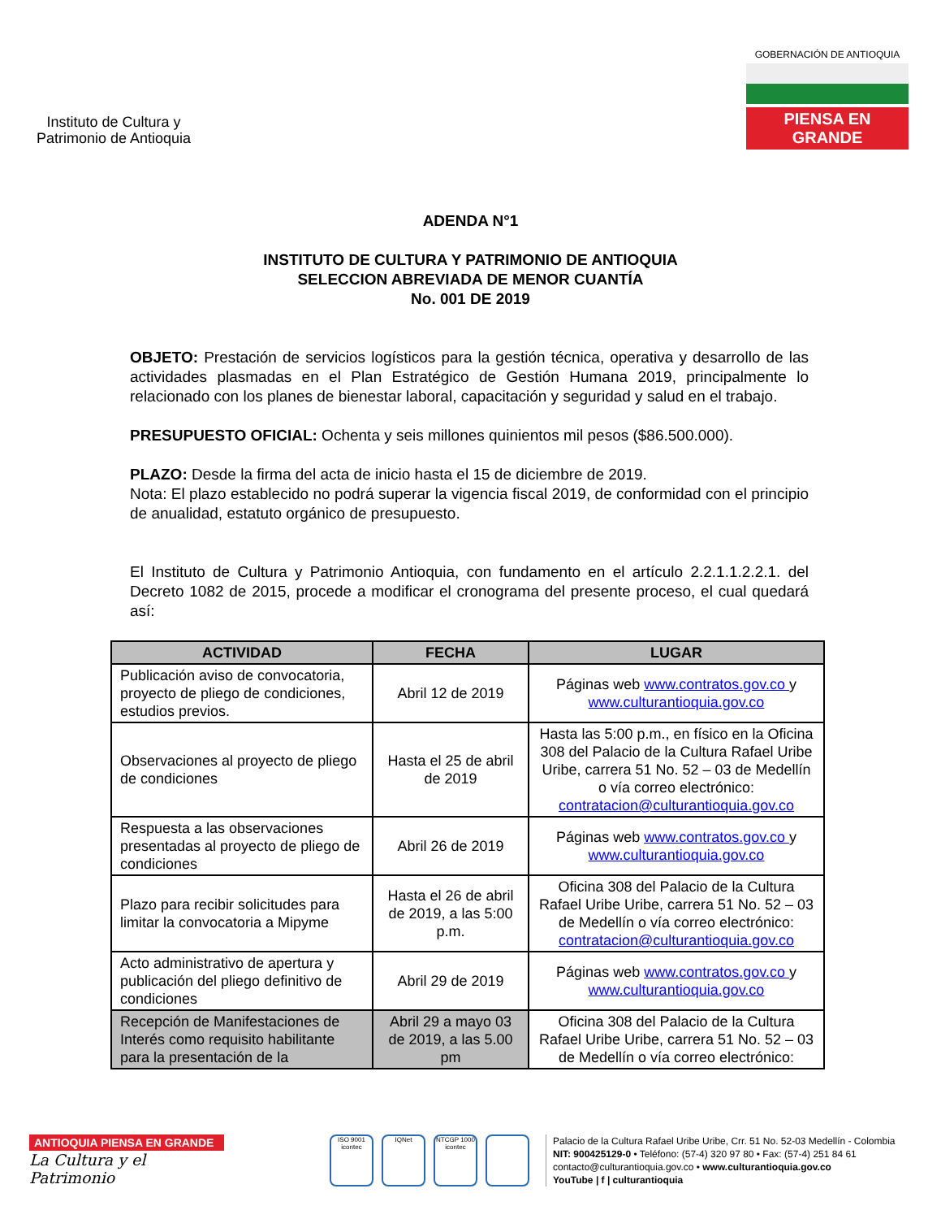Instituto de Cultura y
Patrimonio de Antioquia
GOBERNACIÓN DE ANTIOQUIA
PIENSA EN GRANDE
ADENDA N°1
INSTITUTO DE CULTURA Y PATRIMONIO DE ANTIOQUIA
SELECCION ABREVIADA DE MENOR CUANTÍA
No. 001 DE 2019
OBJETO: Prestación de servicios logísticos para la gestión técnica, operativa y desarrollo de las actividades plasmadas en el Plan Estratégico de Gestión Humana 2019, principalmente lo relacionado con los planes de bienestar laboral, capacitación y seguridad y salud en el trabajo.
PRESUPUESTO OFICIAL: Ochenta y seis millones quinientos mil pesos ($86.500.000).
PLAZO: Desde la firma del acta de inicio hasta el 15 de diciembre de 2019.
Nota: El plazo establecido no podrá superar la vigencia fiscal 2019, de conformidad con el principio de anualidad, estatuto orgánico de presupuesto.
El Instituto de Cultura y Patrimonio Antioquia, con fundamento en el artículo 2.2.1.1.2.2.1. del Decreto 1082 de 2015, procede a modificar el cronograma del presente proceso, el cual quedará así:
| ACTIVIDAD | FECHA | LUGAR |
| --- | --- | --- |
| Publicación aviso de convocatoria, proyecto de pliego de condiciones, estudios previos. | Abril 12 de 2019 | Páginas web www.contratos.gov.co y www.culturantioquia.gov.co |
| Observaciones al proyecto de pliego de condiciones | Hasta el 25 de abril de 2019 | Hasta las 5:00 p.m., en físico en la Oficina 308 del Palacio de la Cultura Rafael Uribe Uribe, carrera 51 No. 52 – 03 de Medellín o vía correo electrónico: contratacion@culturantioquia.gov.co |
| Respuesta a las observaciones presentadas al proyecto de pliego de condiciones | Abril 26 de 2019 | Páginas web www.contratos.gov.co y www.culturantioquia.gov.co |
| Plazo para recibir solicitudes para limitar la convocatoria a Mipyme | Hasta el 26 de abril de 2019, a las 5:00 p.m. | Oficina 308 del Palacio de la Cultura Rafael Uribe Uribe, carrera 51 No. 52 – 03 de Medellín o vía correo electrónico: contratacion@culturantioquia.gov.co |
| Acto administrativo de apertura y publicación del pliego definitivo de condiciones | Abril 29 de 2019 | Páginas web www.contratos.gov.co y www.culturantioquia.gov.co |
| Recepción de Manifestaciones de Interés como requisito habilitante para la presentación de la | Abril 29 a mayo 03 de 2019, a las 5.00 pm | Oficina 308 del Palacio de la Cultura Rafael Uribe Uribe, carrera 51 No. 52 – 03 de Medellín o vía correo electrónico: |
ANTIOQUIA PIENSA EN GRANDE
La Cultura y el Patrimonio
ISO 9001 icontec IQNet NTCGP 1000 icontec
Palacio de la Cultura Rafael Uribe Uribe, Crr. 51 No. 52-03 Medellín - Colombia
NIT: 900425129-0 • Teléfono: (57-4) 320 97 80 • Fax: (57-4) 251 84 61
contacto@culturantioquia.gov.co • www.culturantioquia.gov.co
YouTube | f | culturantioquia